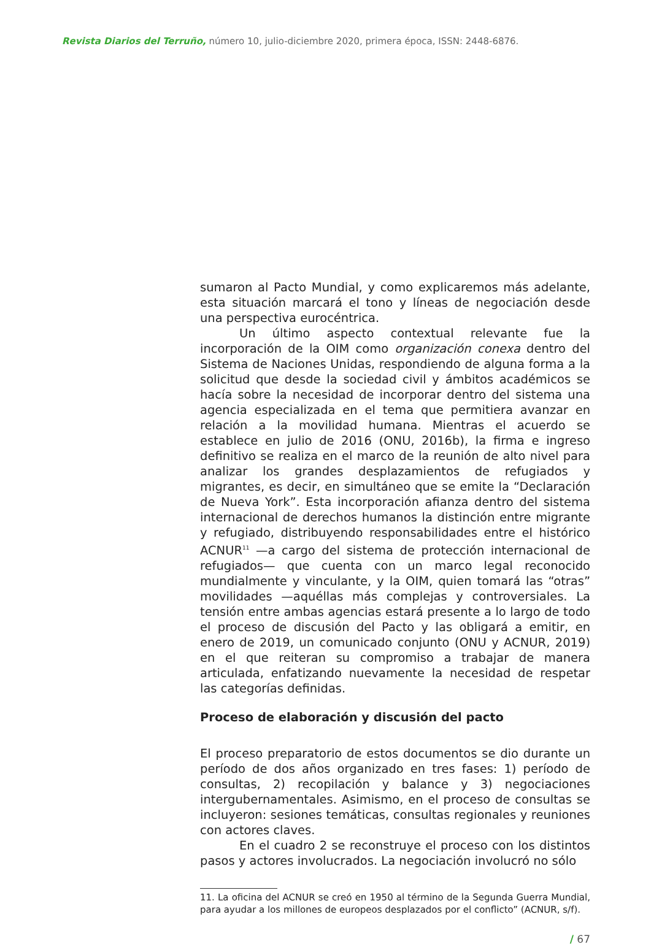Revista Diarios del Terruño, número 10, julio-diciembre 2020, primera época, ISSN: 2448-6876.
sumaron al Pacto Mundial, y como explicaremos más adelante, esta situación marcará el tono y líneas de negociación desde una perspectiva eurocéntrica.
Un último aspecto contextual relevante fue la incorporación de la OIM como organización conexa dentro del Sistema de Naciones Unidas, respondiendo de alguna forma a la solicitud que desde la sociedad civil y ámbitos académicos se hacía sobre la necesidad de incorporar dentro del sistema una agencia especializada en el tema que permitiera avanzar en relación a la movilidad humana. Mientras el acuerdo se establece en julio de 2016 (ONU, 2016b), la firma e ingreso definitivo se realiza en el marco de la reunión de alto nivel para analizar los grandes desplazamientos de refugiados y migrantes, es decir, en simultáneo que se emite la “Declaración de Nueva York”. Esta incorporación afianza dentro del sistema internacional de derechos humanos la distinción entre migrante y refugiado, distribuyendo responsabilidades entre el histórico ACNUR<sup>11</sup> —a cargo del sistema de protección internacional de refugiados— que cuenta con un marco legal reconocido mundialmente y vinculante, y la OIM, quien tomará las “otras” movilidades —aquéllas más complejas y controversiales. La tensión entre ambas agencias estará presente a lo largo de todo el proceso de discusión del Pacto y las obligará a emitir, en enero de 2019, un comunicado conjunto (ONU y ACNUR, 2019) en el que reiteran su compromiso a trabajar de manera articulada, enfatizando nuevamente la necesidad de respetar las categorías definidas.
Proceso de elaboración y discusión del pacto
El proceso preparatorio de estos documentos se dio durante un período de dos años organizado en tres fases: 1) período de consultas, 2) recopilación y balance y 3) negociaciones intergubernamentales. Asimismo, en el proceso de consultas se incluyeron: sesiones temáticas, consultas regionales y reuniones con actores claves.
En el cuadro 2 se reconstruye el proceso con los distintos pasos y actores involucrados. La negociación involucró no sólo
11. La oficina del ACNUR se creó en 1950 al término de la Segunda Guerra Mundial, para ayudar a los millones de europeos desplazados por el conflicto” (ACNUR, s/f).
/ 67